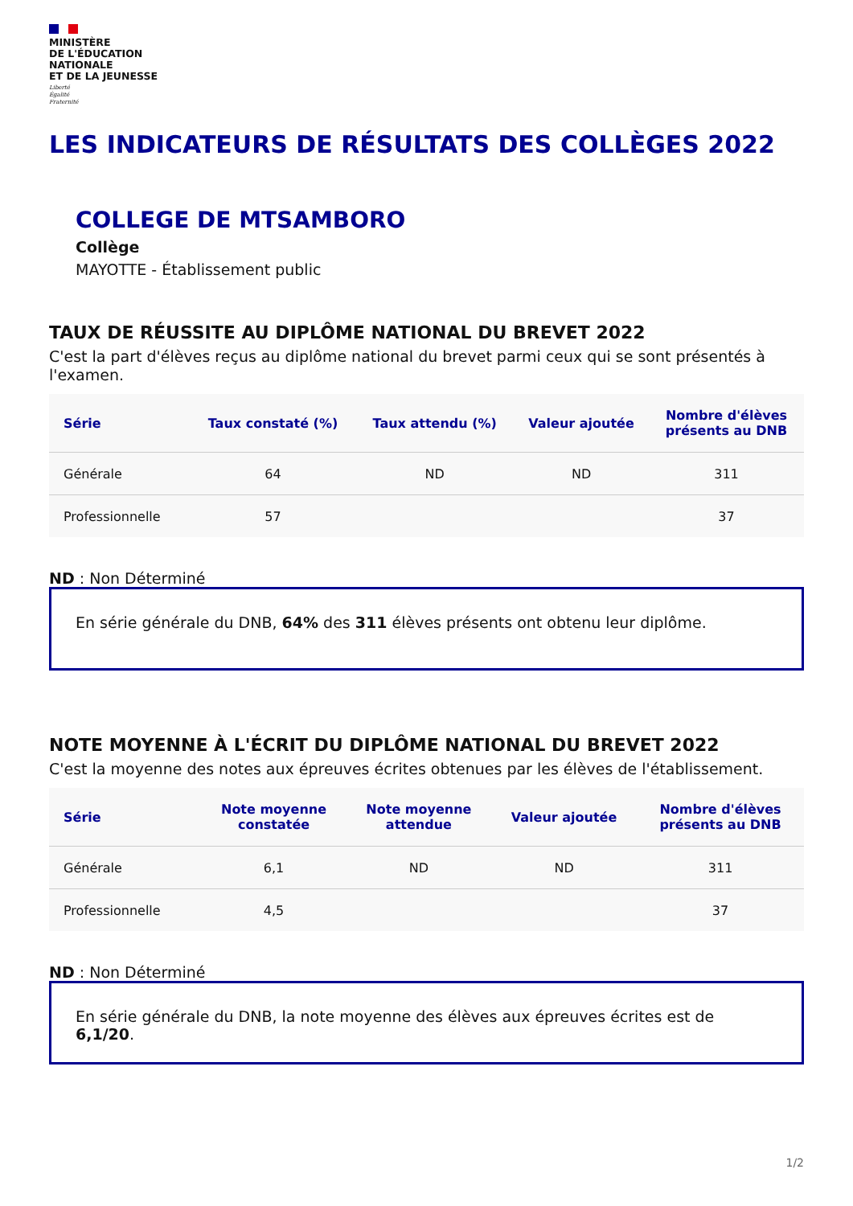MINISTÈRE
DE L'ÉDUCATION
NATIONALE
ET DE LA JEUNESSE
Liberté
Égalité
Fraternité
LES INDICATEURS DE RÉSULTATS DES COLLÈGES 2022
COLLEGE DE MTSAMBORO
Collège
MAYOTTE - Établissement public
TAUX DE RÉUSSITE AU DIPLÔME NATIONAL DU BREVET 2022
C'est la part d'élèves reçus au diplôme national du brevet parmi ceux qui se sont présentés à l'examen.
| Série | Taux constaté (%) | Taux attendu (%) | Valeur ajoutée | Nombre d'élèves présents au DNB |
| --- | --- | --- | --- | --- |
| Générale | 64 | ND | ND | 311 |
| Professionnelle | 57 | | | 37 |
ND : Non Déterminé
En série générale du DNB, 64% des 311 élèves présents ont obtenu leur diplôme.
NOTE MOYENNE À L'ÉCRIT DU DIPLÔME NATIONAL DU BREVET 2022
C'est la moyenne des notes aux épreuves écrites obtenues par les élèves de l'établissement.
| Série | Note moyenne constatée | Note moyenne attendue | Valeur ajoutée | Nombre d'élèves présents au DNB |
| --- | --- | --- | --- | --- |
| Générale | 6,1 | ND | ND | 311 |
| Professionnelle | 4,5 | | | 37 |
ND : Non Déterminé
En série générale du DNB, la note moyenne des élèves aux épreuves écrites est de 6,1/20.
1/2